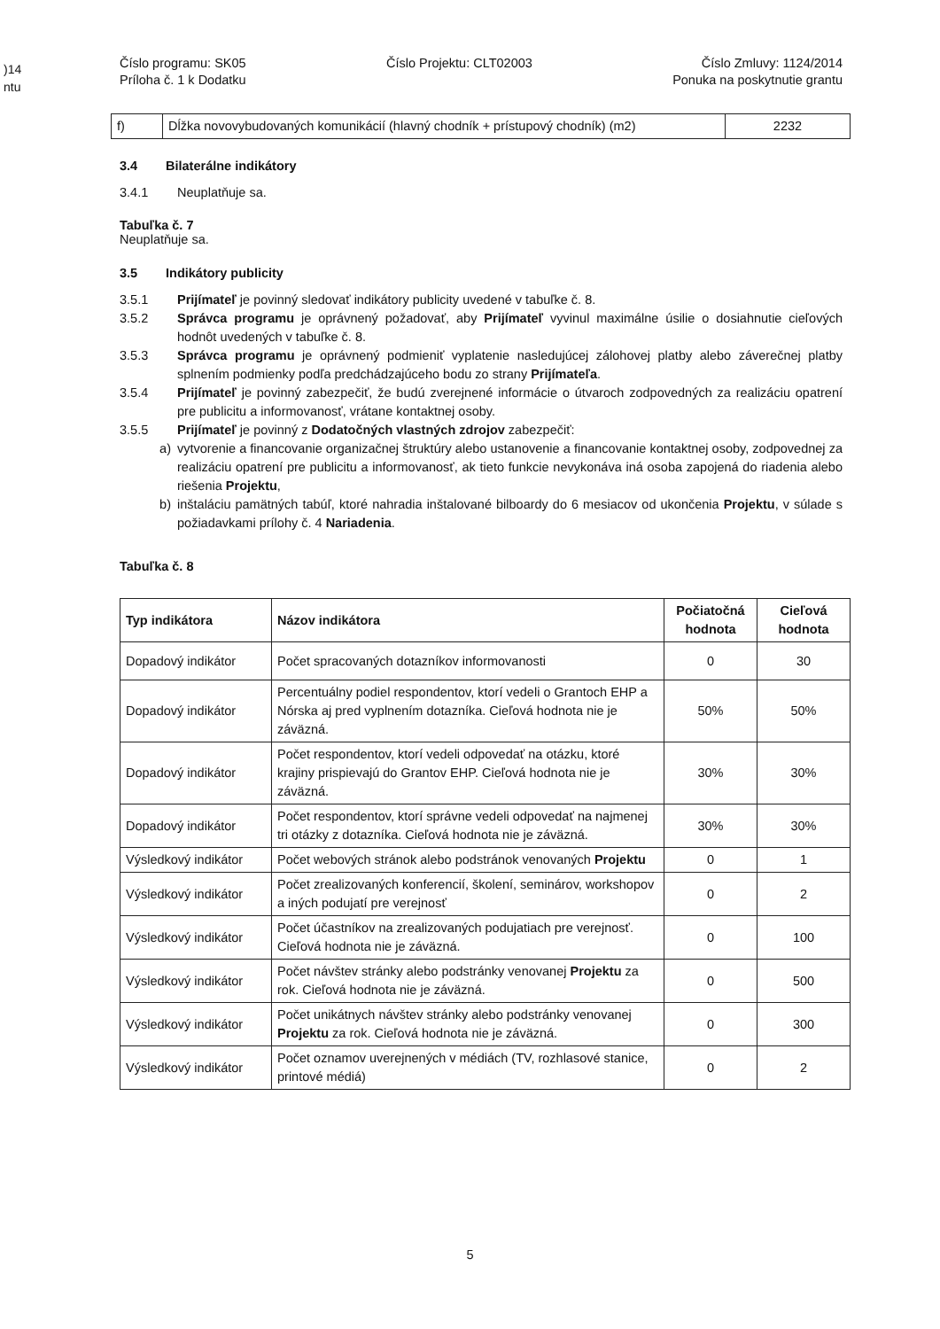)14
ntu
Číslo programu: SK05
Príloha č. 1 k Dodatku
Číslo Projektu: CLT02003 Číslo Zmluvy: 1124/2014
Ponuka na poskytnutie grantu
| f) | Dĺžka novovybudovaných komunikácií (hlavný chodník + prístupový chodník) (m2) | 2232 |
3.4 Bilaterálne indikátory
3.4.1 Neuplatňuje sa.
Tabuľka č. 7
Neuplatňuje sa.
3.5 Indikátory publicity
3.5.1 Prijímateľ je povinný sledovať indikátory publicity uvedené v tabuľke č. 8.
3.5.2 Správca programu je oprávnený požadovať, aby Prijímateľ vyvinul maximálne úsilie o dosiahnutie cieľových hodnôt uvedených v tabuľke č. 8.
3.5.3 Správca programu je oprávnený podmieniť vyplatenie nasledujúcej zálohovej platby alebo záverečnej platby splnením podmienky podľa predchádzajúceho bodu zo strany Prijímateľa.
3.5.4 Prijímateľ je povinný zabezpečiť, že budú zverejnené informácie o útvaroch zodpovedných za realizáciu opatrení pre publicitu a informovanosť, vrátane kontaktnej osoby.
3.5.5 Prijímateľ je povinný z Dodatočných vlastných zdrojov zabezpečiť:
a) vytvorenie a financovanie organizačnej štruktúry alebo ustanovenie a financovanie kontaktnej osoby, zodpovednej za realizáciu opatrení pre publicitu a informovanosť, ak tieto funkcie nevykonáva iná osoba zapojená do riadenia alebo riešenia Projektu,
b) inštaláciu pamätných tabúľ, ktoré nahradia inštalované bilboardy do 6 mesiacov od ukončenia Projektu, v súlade s požiadavkami prílohy č. 4 Nariadenia.
Tabuľka č. 8
| Typ indikátora | Názov indikátora | Počiatočná hodnota | Cieľová hodnota |
| --- | --- | --- | --- |
| Dopadový indikátor | Počet spracovaných dotazníkov informovanosti | 0 | 30 |
| Dopadový indikátor | Percentuálny podiel respondentov, ktorí vedeli o Grantoch EHP a Nórska aj pred vyplnením dotazníka. Cieľová hodnota nie je záväzná. | 50% | 50% |
| Dopadový indikátor | Počet respondentov, ktorí vedeli odpovedať na otázku, ktoré krajiny prispievajú do Grantov EHP. Cieľová hodnota nie je záväzná. | 30% | 30% |
| Dopadový indikátor | Počet respondentov, ktorí správne vedeli odpovedať na najmenej tri otázky z dotazníka. Cieľová hodnota nie je záväzná. | 30% | 30% |
| Výsledkový indikátor | Počet webových stránok alebo podstránok venovaných Projektu | 0 | 1 |
| Výsledkový indikátor | Počet zrealizovaných konferencií, školení, seminárov, workshopov a iných podujatí pre verejnosť | 0 | 2 |
| Výsledkový indikátor | Počet účastníkov na zrealizovaných podujatiach pre verejnosť. Cieľová hodnota nie je záväzná. | 0 | 100 |
| Výsledkový indikátor | Počet návštev stránky alebo podstránky venovanej Projektu za rok. Cieľová hodnota nie je záväzná. | 0 | 500 |
| Výsledkový indikátor | Počet unikátnych návštev stránky alebo podstránky venovanej Projektu za rok. Cieľová hodnota nie je záväzná. | 0 | 300 |
| Výsledkový indikátor | Počet oznamov uverejnených v médiách (TV, rozhlasové stanice, printové médiá) | 0 | 2 |
5